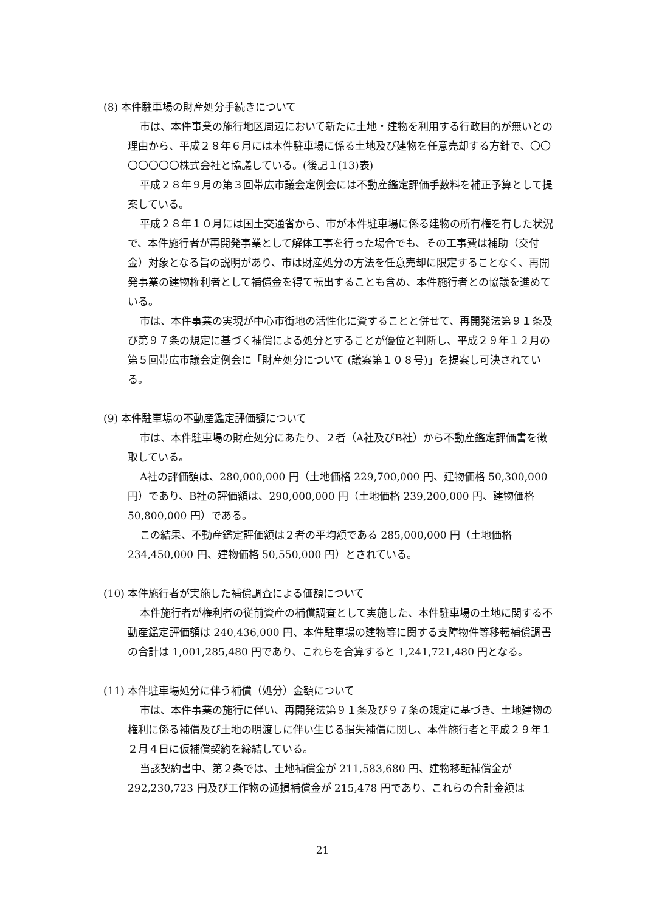(8) 本件駐車場の財産処分手続きについて
市は、本件事業の施行地区周辺において新たに土地・建物を利用する行政目的が無いとの理由から、平成２８年６月には本件駐車場に係る土地及び建物を任意売却する方針で、〇〇〇〇〇〇〇株式会社と協議している。(後記１(13)表)
平成２８年９月の第３回帯広市議会定例会には不動産鑑定評価手数料を補正予算として提案している。
平成２８年１０月には国土交通省から、市が本件駐車場に係る建物の所有権を有した状況で、本件施行者が再開発事業として解体工事を行った場合でも、その工事費は補助（交付金）対象となる旨の説明があり、市は財産処分の方法を任意売却に限定することなく、再開発事業の建物権利者として補償金を得て転出することも含め、本件施行者との協議を進めている。
市は、本件事業の実現が中心市街地の活性化に資することと併せて、再開発法第９１条及び第９７条の規定に基づく補償による処分とすることが優位と判断し、平成２９年１２月の第５回帯広市議会定例会に「財産処分について (議案第１０８号)」を提案し可決されている。
(9) 本件駐車場の不動産鑑定評価額について
市は、本件駐車場の財産処分にあたり、２者（A社及びB社）から不動産鑑定評価書を徴取している。
A社の評価額は、280,000,000 円（土地価格 229,700,000 円、建物価格 50,300,000 円）であり、B社の評価額は、290,000,000 円（土地価格 239,200,000 円、建物価格 50,800,000 円）である。
この結果、不動産鑑定評価額は２者の平均額である 285,000,000 円（土地価格 234,450,000 円、建物価格 50,550,000 円）とされている。
(10) 本件施行者が実施した補償調査による価額について
本件施行者が権利者の従前資産の補償調査として実施した、本件駐車場の土地に関する不動産鑑定評価額は 240,436,000 円、本件駐車場の建物等に関する支障物件等移転補償調書の合計は 1,001,285,480 円であり、これらを合算すると 1,241,721,480 円となる。
(11) 本件駐車場処分に伴う補償（処分）金額について
市は、本件事業の施行に伴い、再開発法第９１条及び９７条の規定に基づき、土地建物の権利に係る補償及び土地の明渡しに伴い生じる損失補償に関し、本件施行者と平成２９年１２月４日に仮補償契約を締結している。
当該契約書中、第２条では、土地補償金が 211,583,680 円、建物移転補償金が 292,230,723 円及び工作物の通損補償金が 215,478 円であり、これらの合計金額は
21